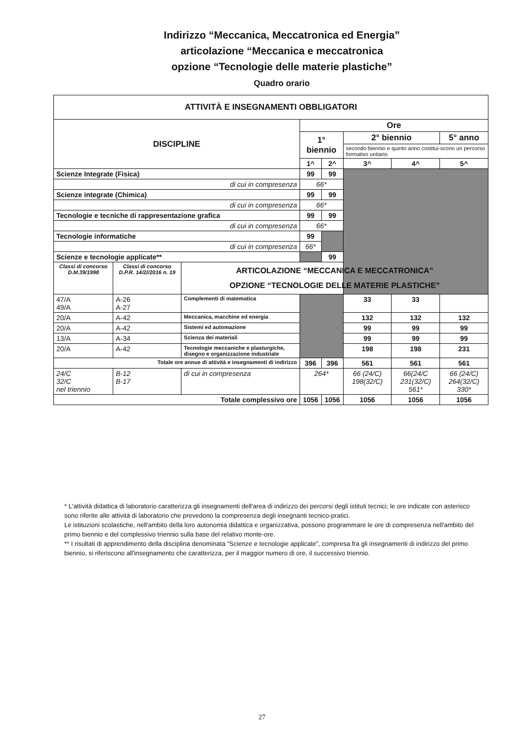Indirizzo “Meccanica, Meccatronica ed Energia”
articolazione “Meccanica e meccatronica
opzione “Tecnologie delle materie plastiche”
Quadro orario
| ATTIVITÀ E INSEGNAMENTI OBBLIGATORI | | | | | | | |
| --- | --- | --- | --- | --- | --- | --- | --- |
| DISCIPLINE | | | Ore | | | | |
| | | | 1° biennio | | 2° biennio | | 5° anno |
| | | | | | secondo biennio e quinto anno costitui-scono un percorso formativo unitario | | |
| | | | 1^ | 2^ | 3^ | 4^ | 5^ |
| Scienze Integrate (Fisica) | | | 99 | 99 | | | |
| di cui in compresenza | | | 66* | | | | |
| Scienze integrate (Chimica) | | | 99 | 99 | | | |
| di cui in compresenza | | | 66* | | | | |
| Tecnologie e tecniche di rappresentazione grafica | | | 99 | 99 | | | |
| di cui in compresenza | | | 66* | | | | |
| Tecnologie informatiche | | | 99 | | | | |
| di cui in compresenza | | | 66* | | | | |
| Scienze e tecnologie applicate** | | | | 99 | | | |
| Classi di concorso D.M.39/1998 | Classi di concorso D.P.R. 14/2//2016 n. 19 | ARTICOLAZIONE “MECCANICA E MECCATRONICA” OPZIONE “TECNOLOGIE DELLE MATERIE PLASTICHE” | | | | | |
| 47/A 49/A | A-26 A-27 | Complementi di matematica | | | 33 | 33 | |
| 20/A | A-42 | Meccanica, macchine ed energia | | | 132 | 132 | 132 |
| 20/A | A-42 | Sistemi ed automazione | | | 99 | 99 | 99 |
| 13/A | A-34 | Scienza dei materiali | | | 99 | 99 | 99 |
| 20/A | A-42 | Tecnologie meccaniche e plasturgiche, disegno e organizzazione industriale | | | 198 | 198 | 231 |
| Totale ore annue di attività e insegnamenti di indirizzo | | | 396 | 396 | 561 | 561 | 561 |
| 24/C 32/C nel triennio | B-12 B-17 | di cui in compresenza | 264* | | 66 (24/C) 198(32/C) | 66(24/C 231(32/C) 561* | 66 (24/C) 264(32/C) 330* |
| Totale complessivo ore | | | 1056 | 1056 | 1056 | 1056 | 1056 |
* L'attività didattica di laboratorio caratterizza gli insegnamenti dell'area di indirizzo dei percorsi degli istituti tecnici; le ore indicate con asterisco sono riferite alle attività di laboratorio che prevedono la compresenza degli insegnanti tecnico-pratici.
Le istituzioni scolastiche, nell'ambito della loro autonomia didattica e organizzativa, possono programmare le ore di compresenza nell'ambito del primo biennio e del complessivo triennio sulla base del relativo monte-ore.
** I risultati di apprendimento della disciplina denominata “Scienze e tecnologie applicate”, compresa fra gli insegnamenti di indirizzo del primo biennio, si riferiscono all'insegnamento che caratterizza, per il maggior numero di ore, il successivo triennio.
27